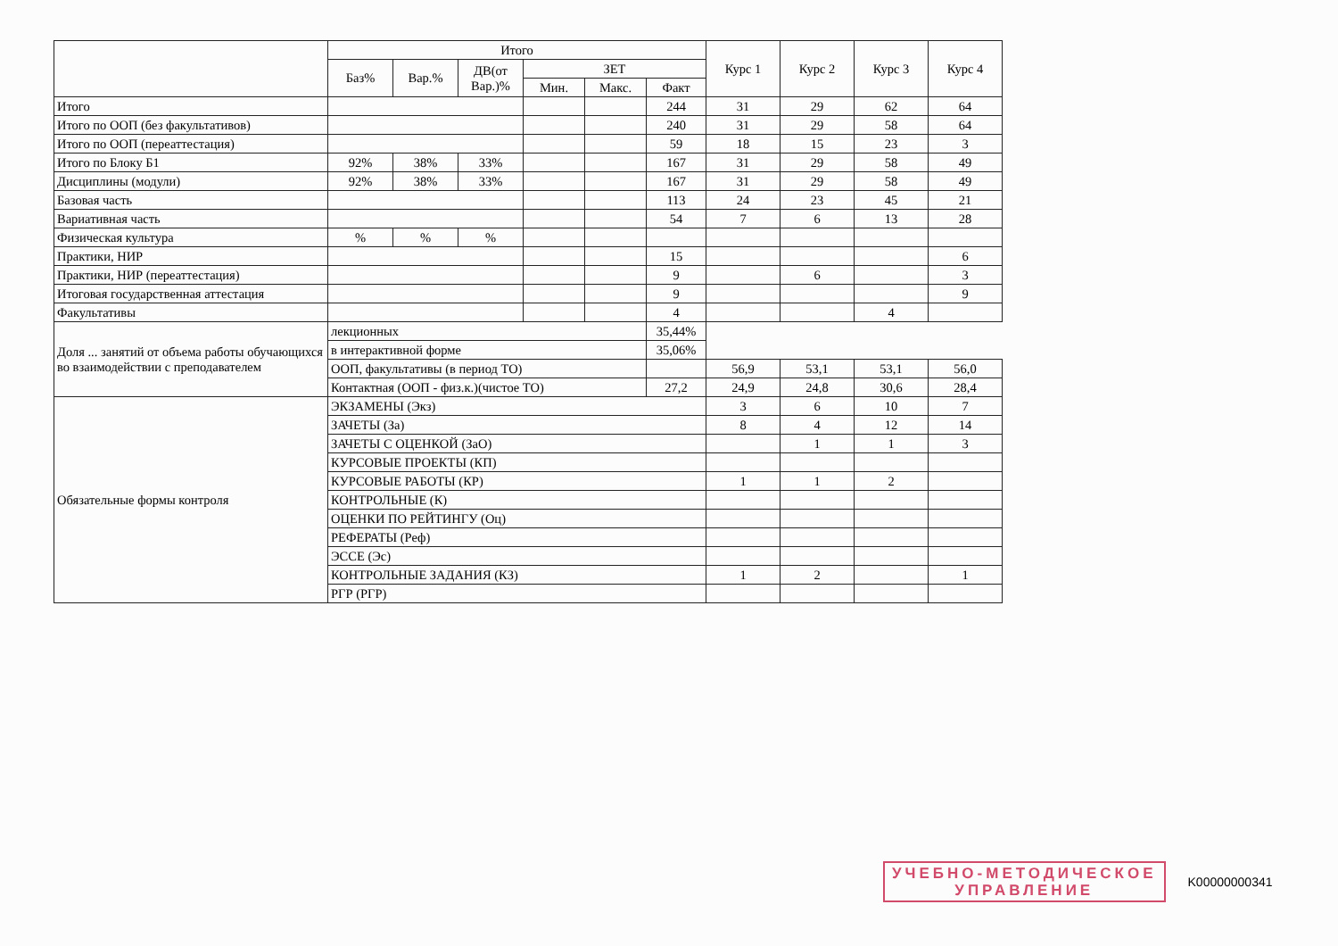| | Итого | | | | | | Курс 1 | Курс 2 | Курс 3 | Курс 4 |
| --- | --- | --- | --- | --- | --- | --- | --- | --- | --- | --- |
| | Баз% | Вар.% | ДВ(от Вар.)% | ЗЕТ | | | | | | |
| | | | | Мин. | Макс. | Факт | | | | |
| Итого | | | | | | 244 | 31 | 29 | 62 | 64 |
| Итого по ООП (без факультативов) | | | | | | 240 | 31 | 29 | 58 | 64 |
| Итого по ООП (переаттестация) | | | | | | 59 | 18 | 15 | 23 | 3 |
| Итого по Блоку Б1 | 92% | 38% | 33% | | | 167 | 31 | 29 | 58 | 49 |
| Дисциплины (модули) | 92% | 38% | 33% | | | 167 | 31 | 29 | 58 | 49 |
| Базовая часть | | | | | | 113 | 24 | 23 | 45 | 21 |
| Вариативная часть | | | | | | 54 | 7 | 6 | 13 | 28 |
| Физическая культура | % | % | % | | | | | | | |
| Практики, НИР | | | | | | 15 | | | | 6 |
| Практики, НИР (переаттестация) | | | | | | 9 | | 6 | | 3 |
| Итоговая государственная аттестация | | | | | | 9 | | | | 9 |
| Факультативы | | | | | | 4 | | | 4 | |
| Доля ... занятий от объема работы обучающихся во взаимодействии с преподавателем | лекционных | | | | | 35,44% | | | | |
| | в интерактивной форме | | | | | 35,06% | | | | |
| | ООП, факультативы (в период ТО) | | | | | | 56,9 | 53,1 | 53,1 | 56,0 |
| | Контактная (ООП - физ.к.)(чистое ТО) | | | | | 27,2 | 24,9 | 24,8 | 30,6 | 28,4 |
| Обязательные формы контроля | ЭКЗАМЕНЫ (Экз) | | | | | | 3 | 6 | 10 | 7 |
| | ЗАЧЕТЫ (За) | | | | | | 8 | 4 | 12 | 14 |
| | ЗАЧЕТЫ С ОЦЕНКОЙ (ЗаО) | | | | | | | 1 | 1 | 3 |
| | КУРСОВЫЕ ПРОЕКТЫ (КП) | | | | | | | | | |
| | КУРСОВЫЕ РАБОТЫ (КР) | | | | | | 1 | 1 | 2 | |
| | КОНТРОЛЬНЫЕ (К) | | | | | | | | | |
| | ОЦЕНКИ ПО РЕЙТИНГУ (Оц) | | | | | | | | | |
| | РЕФЕРАТЫ (Реф) | | | | | | | | | |
| | ЭССЕ (Эс) | | | | | | | | | |
| | КОНТРОЛЬНЫЕ ЗАДАНИЯ (КЗ) | | | | | | 1 | 2 | | 1 |
| | РГР (РГР) | | | | | | | | | |
УЧЕБНО-МЕТОДИЧЕСКОЕ
УПРАВЛЕНИЕ
K00000000341